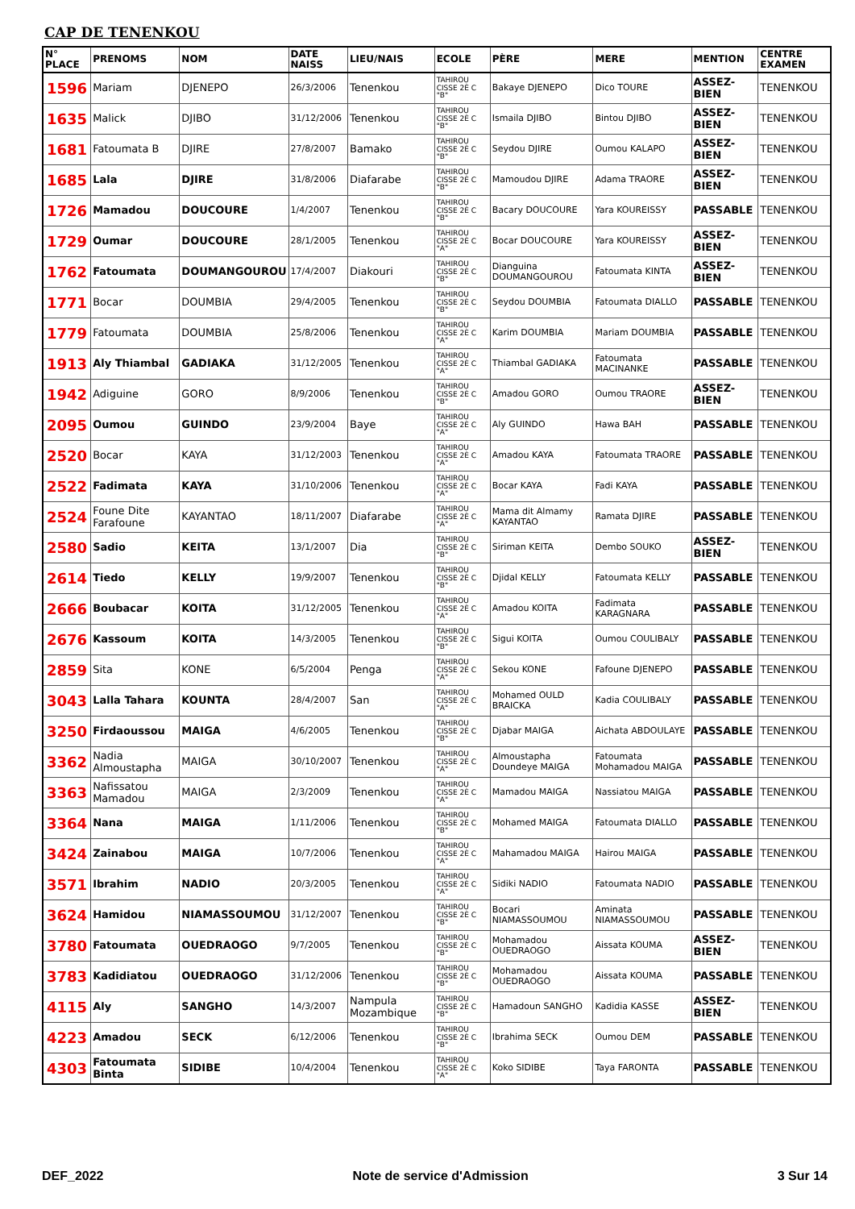CAP DE TENENKOU
| N° PLACE | PRENOMS | NOM | DATE NAISS | LIEU/NAIS | ECOLE | PÈRE | MERE | MENTION | CENTRE EXAMEN |
| --- | --- | --- | --- | --- | --- | --- | --- | --- | --- |
| 1596 | Mariam | DJENEPO | 26/3/2006 | Tenenkou | TAHIROU CISSE 2È C "B" | Bakaye DJENEPO | Dico TOURE | ASSEZ-BIEN | TENENKOU |
| 1635 | Malick | DJIBO | 31/12/2006 | Tenenkou | TAHIROU CISSE 2È C "B" | Ismaila DJIBO | Bintou DJIBO | ASSEZ-BIEN | TENENKOU |
| 1681 | Fatoumata B | DJIRE | 27/8/2007 | Bamako | TAHIROU CISSE 2È C "B" | Seydou DJIRE | Oumou KALAPO | ASSEZ-BIEN | TENENKOU |
| 1685 | Lala | DJIRE | 31/8/2006 | Diafarabe | TAHIROU CISSE 2È C "B" | Mamoudou DJIRE | Adama TRAORE | ASSEZ-BIEN | TENENKOU |
| 1726 | Mamadou | DOUCOURE | 1/4/2007 | Tenenkou | TAHIROU CISSE 2È C "B" | Bacary DOUCOURE | Yara KOUREISSY | PASSABLE | TENENKOU |
| 1729 | Oumar | DOUCOURE | 28/1/2005 | Tenenkou | TAHIROU CISSE 2È C "A" | Bocar DOUCOURE | Yara KOUREISSY | ASSEZ-BIEN | TENENKOU |
| 1762 | Fatoumata | DOUMANGOUROU | 17/4/2007 | Diakouri | TAHIROU CISSE 2È C "B" | Dianguina DOUMANGOUROU | Fatoumata KINTA | ASSEZ-BIEN | TENENKOU |
| 1771 | Bocar | DOUMBIA | 29/4/2005 | Tenenkou | TAHIROU CISSE 2È C "B" | Seydou DOUMBIA | Fatoumata DIALLO | PASSABLE | TENENKOU |
| 1779 | Fatoumata | DOUMBIA | 25/8/2006 | Tenenkou | TAHIROU CISSE 2È C "A" | Karim DOUMBIA | Mariam DOUMBIA | PASSABLE | TENENKOU |
| 1913 | Aly Thiambal | GADIAKA | 31/12/2005 | Tenenkou | TAHIROU CISSE 2È C "A" | Thiambal GADIAKA | Fatoumata MACINANKE | PASSABLE | TENENKOU |
| 1942 | Adiguine | GORO | 8/9/2006 | Tenenkou | TAHIROU CISSE 2È C "B" | Amadou GORO | Oumou TRAORE | ASSEZ-BIEN | TENENKOU |
| 2095 | Oumou | GUINDO | 23/9/2004 | Baye | TAHIROU CISSE 2È C "A" | Aly GUINDO | Hawa BAH | PASSABLE | TENENKOU |
| 2520 | Bocar | KAYA | 31/12/2003 | Tenenkou | TAHIROU CISSE 2È C "A" | Amadou KAYA | Fatoumata TRAORE | PASSABLE | TENENKOU |
| 2522 | Fadimata | KAYA | 31/10/2006 | Tenenkou | TAHIROU CISSE 2È C "A" | Bocar KAYA | Fadi KAYA | PASSABLE | TENENKOU |
| 2524 | Foune Dite Farafoune | KAYANTAO | 18/11/2007 | Diafarabe | TAHIROU CISSE 2È C "A" | Mama dit Almamy KAYANTAO | Ramata DJIRE | PASSABLE | TENENKOU |
| 2580 | Sadio | KEITA | 13/1/2007 | Dia | TAHIROU CISSE 2È C "B" | Siriman KEITA | Dembo SOUKO | ASSEZ-BIEN | TENENKOU |
| 2614 | Tiedo | KELLY | 19/9/2007 | Tenenkou | TAHIROU CISSE 2È C "B" | Djidal KELLY | Fatoumata KELLY | PASSABLE | TENENKOU |
| 2666 | Boubacar | KOITA | 31/12/2005 | Tenenkou | TAHIROU CISSE 2È C "A" | Amadou KOITA | Fadimata KARAGNARA | PASSABLE | TENENKOU |
| 2676 | Kassoum | KOITA | 14/3/2005 | Tenenkou | TAHIROU CISSE 2È C "B" | Sigui KOITA | Oumou COULIBALY | PASSABLE | TENENKOU |
| 2859 | Sita | KONE | 6/5/2004 | Penga | TAHIROU CISSE 2È C "A" | Sekou KONE | Fafoune DJENEPO | PASSABLE | TENENKOU |
| 3043 | Lalla Tahara | KOUNTA | 28/4/2007 | San | TAHIROU CISSE 2È C "A" | Mohamed OULD BRAICKA | Kadia COULIBALY | PASSABLE | TENENKOU |
| 3250 | Firdaoussou | MAIGA | 4/6/2005 | Tenenkou | TAHIROU CISSE 2È C "B" | Djabar MAIGA | Aichata ABDOULAYE | PASSABLE | TENENKOU |
| 3362 | Nadia Almoustapha | MAIGA | 30/10/2007 | Tenenkou | TAHIROU CISSE 2È C "A" | Almoustapha Doundeye MAIGA | Fatoumata Mohamadou MAIGA | PASSABLE | TENENKOU |
| 3363 | Nafissatou Mamadou | MAIGA | 2/3/2009 | Tenenkou | TAHIROU CISSE 2È C "A" | Mamadou MAIGA | Nassiatou MAIGA | PASSABLE | TENENKOU |
| 3364 | Nana | MAIGA | 1/11/2006 | Tenenkou | TAHIROU CISSE 2È C "B" | Mohamed MAIGA | Fatoumata DIALLO | PASSABLE | TENENKOU |
| 3424 | Zainabou | MAIGA | 10/7/2006 | Tenenkou | TAHIROU CISSE 2È C "A" | Mahamadou MAIGA | Hairou MAIGA | PASSABLE | TENENKOU |
| 3571 | Ibrahim | NADIO | 20/3/2005 | Tenenkou | TAHIROU CISSE 2È C "A" | Sidiki NADIO | Fatoumata NADIO | PASSABLE | TENENKOU |
| 3624 | Hamidou | NIAMASSOUMOU | 31/12/2007 | Tenenkou | TAHIROU CISSE 2È C "B" | Bocari NIAMASSOUMOU | Aminata NIAMASSOUMOU | PASSABLE | TENENKOU |
| 3780 | Fatoumata | OUEDRAOGO | 9/7/2005 | Tenenkou | TAHIROU CISSE 2È C "B" | Mohamadou OUEDRAOGO | Aissata KOUMA | ASSEZ-BIEN | TENENKOU |
| 3783 | Kadidiatou | OUEDRAOGO | 31/12/2006 | Tenenkou | TAHIROU CISSE 2È C "B" | Mohamadou OUEDRAOGO | Aissata KOUMA | PASSABLE | TENENKOU |
| 4115 | Aly | SANGHO | 14/3/2007 | Nampula Mozambique | TAHIROU CISSE 2È C "B" | Hamadoun SANGHO | Kadidia KASSE | ASSEZ-BIEN | TENENKOU |
| 4223 | Amadou | SECK | 6/12/2006 | Tenenkou | TAHIROU CISSE 2È C "B" | Ibrahima SECK | Oumou DEM | PASSABLE | TENENKOU |
| 4303 | Fatoumata Binta | SIDIBE | 10/4/2004 | Tenenkou | TAHIROU CISSE 2È C "A" | Koko SIDIBE | Taya FARONTA | PASSABLE | TENENKOU |
DEF_2022 Note de service d'Admission 3 Sur 14